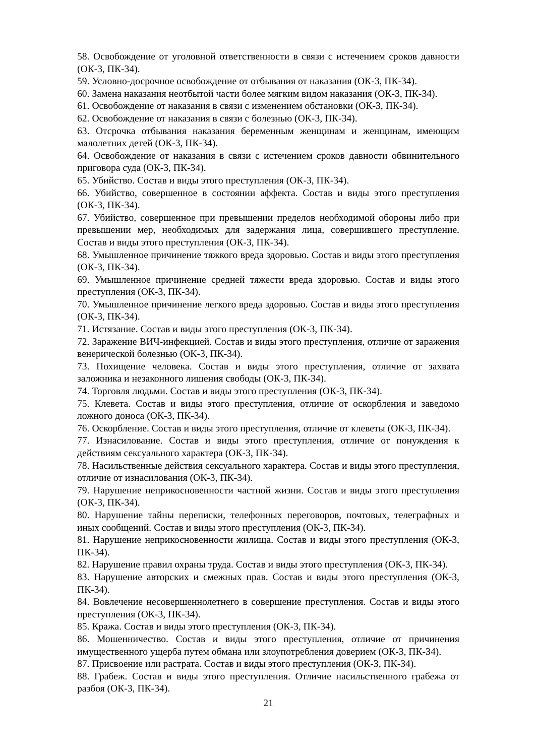58. Освобождение от уголовной ответственности в связи с истечением сроков давности (ОК-3, ПК-34).
59. Условно-досрочное освобождение от отбывания от наказания (ОК-3, ПК-34).
60. Замена наказания неотбытой части более мягким видом наказания (ОК-3, ПК-34).
61. Освобождение от наказания в связи с изменением обстановки (ОК-3, ПК-34).
62. Освобождение от наказания в связи с болезнью (ОК-3, ПК-34).
63. Отсрочка отбывания наказания беременным женщинам и женщинам, имеющим малолетних детей (ОК-3, ПК-34).
64. Освобождение от наказания в связи с истечением сроков давности обвинительного приговора суда (ОК-3, ПК-34).
65. Убийство. Состав и виды этого преступления (ОК-3, ПК-34).
66. Убийство, совершенное в состоянии аффекта. Состав и виды этого преступления (ОК-3, ПК-34).
67. Убийство, совершенное при превышении пределов необходимой обороны либо при превышении мер, необходимых для задержания лица, совершившего преступление. Состав и виды этого преступления (ОК-3, ПК-34).
68. Умышленное причинение тяжкого вреда здоровью. Состав и виды этого преступления (ОК-3, ПК-34).
69. Умышленное причинение средней тяжести вреда здоровью. Состав и виды этого преступления (ОК-3, ПК-34).
70. Умышленное причинение легкого вреда здоровью. Состав и виды этого преступления (ОК-3, ПК-34).
71. Истязание. Состав и виды этого преступления (ОК-3, ПК-34).
72. Заражение ВИЧ-инфекцией. Состав и виды этого преступления, отличие от заражения венерической болезнью (ОК-3, ПК-34).
73. Похищение человека. Состав и виды этого преступления, отличие от захвата заложника и незаконного лишения свободы (ОК-3, ПК-34).
74. Торговля людьми. Состав и виды этого преступления (ОК-3, ПК-34).
75. Клевета. Состав и виды этого преступления, отличие от оскорбления и заведомо ложного доноса (ОК-3, ПК-34).
76. Оскорбление. Состав и виды этого преступления, отличие от клеветы (ОК-3, ПК-34).
77. Изнасилование. Состав и виды этого преступления, отличие от понуждения к действиям сексуального характера (ОК-3, ПК-34).
78. Насильственные действия сексуального характера. Состав и виды этого преступления, отличие от изнасилования (ОК-3, ПК-34).
79. Нарушение неприкосновенности частной жизни. Состав и виды этого преступления (ОК-3, ПК-34).
80. Нарушение тайны переписки, телефонных переговоров, почтовых, телеграфных и иных сообщений. Состав и виды этого преступления (ОК-3, ПК-34).
81. Нарушение неприкосновенности жилища. Состав и виды этого преступления (ОК-3, ПК-34).
82. Нарушение правил охраны труда. Состав и виды этого преступления (ОК-3, ПК-34).
83. Нарушение авторских и смежных прав. Состав и виды этого преступления (ОК-3, ПК-34).
84. Вовлечение несовершеннолетнего в совершение преступления. Состав и виды этого преступления (ОК-3, ПК-34).
85. Кража. Состав и виды этого преступления (ОК-3, ПК-34).
86. Мошенничество. Состав и виды этого преступления, отличие от причинения имущественного ущерба путем обмана или злоупотребления доверием (ОК-3, ПК-34).
87. Присвоение или растрата. Состав и виды этого преступления (ОК-3, ПК-34).
88. Грабеж. Состав и виды этого преступления. Отличие насильственного грабежа от разбоя (ОК-3, ПК-34).
21